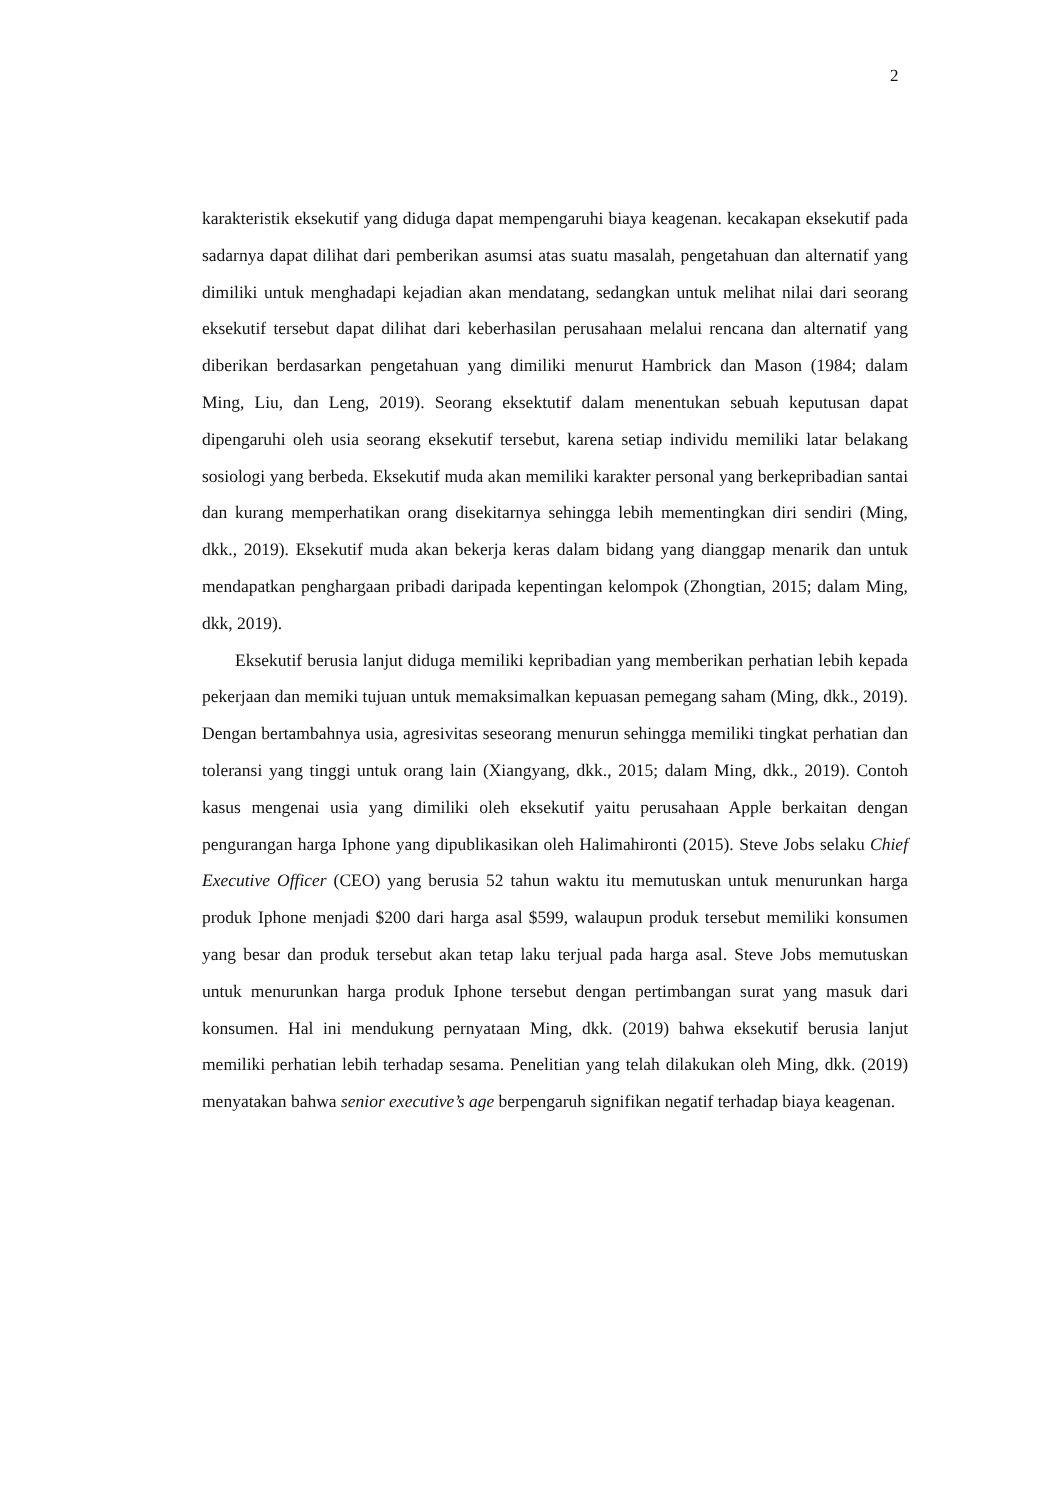2
karakteristik eksekutif yang diduga dapat mempengaruhi biaya keagenan. kecakapan eksekutif pada sadarnya dapat dilihat dari pemberikan asumsi atas suatu masalah, pengetahuan dan alternatif yang dimiliki untuk menghadapi kejadian akan mendatang, sedangkan untuk melihat nilai dari seorang eksekutif tersebut dapat dilihat dari keberhasilan perusahaan melalui rencana dan alternatif yang diberikan berdasarkan pengetahuan yang dimiliki menurut Hambrick dan Mason (1984; dalam Ming, Liu, dan Leng, 2019). Seorang eksektutif dalam menentukan sebuah keputusan dapat dipengaruhi oleh usia seorang eksekutif tersebut, karena setiap individu memiliki latar belakang sosiologi yang berbeda. Eksekutif muda akan memiliki karakter personal yang berkepribadian santai dan kurang memperhatikan orang disekitarnya sehingga lebih mementingkan diri sendiri (Ming, dkk., 2019). Eksekutif muda akan bekerja keras dalam bidang yang dianggap menarik dan untuk mendapatkan penghargaan pribadi daripada kepentingan kelompok (Zhongtian, 2015; dalam Ming, dkk, 2019).
Eksekutif berusia lanjut diduga memiliki kepribadian yang memberikan perhatian lebih kepada pekerjaan dan memiki tujuan untuk memaksimalkan kepuasan pemegang saham (Ming, dkk., 2019). Dengan bertambahnya usia, agresivitas seseorang menurun sehingga memiliki tingkat perhatian dan toleransi yang tinggi untuk orang lain (Xiangyang, dkk., 2015; dalam Ming, dkk., 2019). Contoh kasus mengenai usia yang dimiliki oleh eksekutif yaitu perusahaan Apple berkaitan dengan pengurangan harga Iphone yang dipublikasikan oleh Halimahironti (2015). Steve Jobs selaku Chief Executive Officer (CEO) yang berusia 52 tahun waktu itu memutuskan untuk menurunkan harga produk Iphone menjadi $200 dari harga asal $599, walaupun produk tersebut memiliki konsumen yang besar dan produk tersebut akan tetap laku terjual pada harga asal. Steve Jobs memutuskan untuk menurunkan harga produk Iphone tersebut dengan pertimbangan surat yang masuk dari konsumen. Hal ini mendukung pernyataan Ming, dkk. (2019) bahwa eksekutif berusia lanjut memiliki perhatian lebih terhadap sesama. Penelitian yang telah dilakukan oleh Ming, dkk. (2019) menyatakan bahwa senior executive’s age berpengaruh signifikan negatif terhadap biaya keagenan.